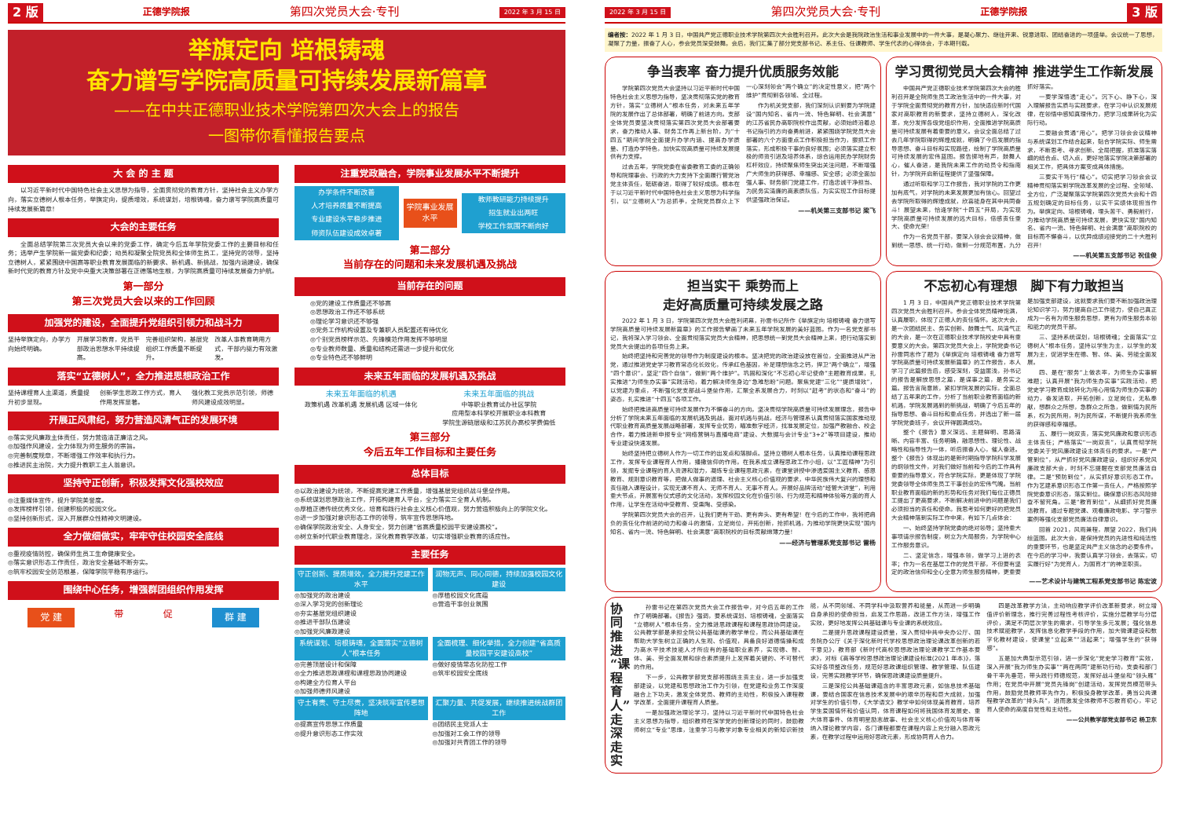2 版 正德学院报 第四次党员大会·专刊 2022 年 3 月 15 日
举旗定向 培根铸魂
奋力谱写学院高质量可持续发展新篇章
——在中共正德职业技术学院第四次大会上的报告
一图带你看懂报告要点
大 会 的 主 题
以习近平新时代中国特色社会主义思想为指导，全面贯彻党的教育方针，坚持社会主义办学方向，落实立德树人根本任务，举旗定向，提质增效，系统谋划，培根铸魂，奋力谱写学院高质量可持续发展新篇章！
大会的主要任务
全面总结学院第三次党员大会以来的党委工作，确定今后五年学院党委工作的主要目标和任务；选举产生学院新一届党委和纪委；动员和凝聚全院党员和全体师生员工，坚持党的领导，坚持立德树人，紧紧围绕中国高等职业教育发展面临的新要求、新机遇、新挑战，加强内涵建设，确保新时代党的教育方针及党中央重大决策部署在正德落地生根，为学院高质量可持续发展奋力护航。
第一部分
第三次党员大会以来的工作回顾
加强党的建设，全面提升党组织引领力和战斗力
坚持举旗定向，办学方向始终明确。 开展学习教育，党员干部政治思想水平持续提高。
完善组织架构，基层党组织工作质量不断提升。
改革人事教育聘用方式，干部内驱力有效激发。
落实“立德树人”，全力推进思想政治工作
坚持课程育人主渠道，质量提升初步显现。
创新学生思政工作方式，育人作用发挥显著。
强化教工党员示范引领，师德师风建设成效明显。
开展正风肃纪，努力营造风清气正的发展环境
◎落实党风廉政主体责任，努力营造清正廉洁之风。
◎加强作风建设，全力体现为师生服务的宗旨。
◎完善制度规章，不断增强工作效率和执行力。
◎推进民主治院，大力提升教职工主人翁意识。
坚持守正创新，积极发挥文化强校效应
◎注重媒体宣传，提升学院美誉度。
◎发挥榜样引领，创建积极的校园文化。
◎坚持创新形式，深入开展群众性精神文明建设。
全力做细做实，牢牢守住校园安全底线
◎重视疫情防控，确保师生员工生命健康安全。
◎落实意识形态工作责任，政治安全基础不断夯实。
◎筑牢校园安全防范根基，保障学院平稳有序运行。
围绕中心任务，增强群团组织作用发挥
党 建 带 促 群 建
注重党政融合，学院事业发展水平不断提升
办学条件不断改善
人才培养质量不断提高
专业建设水平稳步推进
师资队伍建设成效卓著
学院事业发展水平
教师教研能力持续提升
招生就业出两旺
学校工作氛围不断向好
第二部分
当前存在的问题和未来发展机遇及挑战
当前存在的问题
◎党的建设工作质量还不够高
◎思想政治工作还不够系统
◎理论学习意识还不够强
◎党务工作机构设置及专兼职人员配置还有待优化
◎个别党员榜样示范、先锋模范作用发挥不够明显
◎专业教师数量、质量和结构还需进一步提升和优化
◎专业特色还不够鲜明
未来五年面临的发展机遇及挑战
未来五年面临的机遇
政策机遇 改革机遇 发展机遇 区域一体化
未来五年面临的挑战
中等职业教育试办社区学院
应用型本科学校开展职业本科教育
学院生源链层级和江苏民办高校学费偏低
第三部分
今后五年工作目标和主要任务
总体目标
◎以政治建设为统领，不断提高党建工作质量，增强基层党组织战斗堡垒作用。
◎系统谋划思想政治工作，开拓构建育人平台，全力落实三全育人机制。
◎厚植正德传统优秀文化，培育和践行社会主义核心价值观，努力营造积极向上的学院文化。
◎进一步加强对意识形态工作的领导，筑牢宣传思想阵地。
◎确保学院政治安全、人身安全，努力创建“省高质量校园平安建设高校”。
◎树立新时代职业教育理念，深化教育教学改革，切实增强职业教育的适应性。
主要任务
守正创新、提质增效，全力提升党建工作水平
◎加强党的政治建设
◎深入学习党的创新理论
◎夯实基层党组织建设
◎推进干部队伍建设
◎加强党风廉政建设
润物无声、同心同德，持续加强校园文化建设
◎厚植校园文化底蕴
◎营造干事创业氛围
系统谋划、培根铸魂，全面落实“立德树人”根本任务
◎完善顶层设计和保障
◎全力推进思政课程和课程思政协同建设
◎构建全方位育人平台
◎加强师德师风建设
全面梳理、细化举措，全力创建“省高质量校园平安建设高校”
◎做好疫情常态化防控工作
◎筑牢校园安全底线
守土有责、守土尽责，坚决筑牢宣传思想阵地
◎提高宣传思想工作质量
◎提升意识形态工作实效
汇聚力量、共促发展，继续推进统战群团工作
◎团结民主党派人士
◎加强对工会工作的领导
◎加强对共青团工作的领导
2022 年 3 月 15 日 第四次党员大会·专刊 正德学院报 3 版
编者按：2022 年 1 月 3 日，中国共产党正德职业技术学院第四次大会胜利召开。此次大会是我院政治生活和事业发展中的一件大事，是凝心聚力、继往开来、锐意进取、团结奋进的一项盛举。会议统一了思想，凝聚了力量，振奋了人心，参会党员深受鼓舞。会后，我们汇集了部分党支部书记、系主任、任课教师、学生代表的心得体会，于本期刊载。
争当表率 奋力提升优质服务效能
学院第四次党员大会坚持以习近平新时代中国特色社会主义思想为指导，坚决贯彻落实党的教育方针，落实“立德树人”根本任务，对未来五年学院的发展作出了总体部署，明确了前进方向。支部全体党员要坚决贯彻落实第四次党员大会部署要求，奋力推动人事、财务工作再上新台阶，为“十四五”期间学院全面提升办学内涵、提高办学质量、打造办学特色，加快实现高质量可持续发展提供有力支撑。
过去五年，学院党委在省委教育工委的正确领导和院理事会、行政的大力支持下全面履行管党治党主体责任，砥砺奋进，取得了较好成绩。根本在于以习近平新时代中国特色社会主义思想为科学指引，以“立德树人”为总抓手，全院党员群众上下一心深刻领会“两个确立”的决定性意义，把“两个维护”贯彻到各领域、全过程。
作为机关党支部，我们深刻认识到要为学院建设“国内知名、省内一流、特色鲜明、社会满意”的江苏省民办高职院校作出贡献，必须始终沿着总书记指引的方向奋勇前进，紧紧围绕学院党员大会部署的六个方面重点工作积极担当作为，狠抓工作落实，形成积极干事的良好氛围；必须落实建立积极的师资引进及培养体系，综合运用民办学院财务杠杆效应，持续聚焦师生突出关注问题，不断增强广大师生的获得感、幸福感、安全感；必须全面加强人事、财务部门党建工作，打造忠诚干净担当、为民务实清廉的高素质队伍，为实实现工作目标提供坚强政治保证。
——机关第三支部书记 梁飞
学习贯彻党员大会精神 推进学生工作新发展
中国共产党正德职业技术学院第四次大会的胜利召开是全院师生员工政治生活中的一件大事，对于学院全面贯彻党的教育方针，加快适应新时代国家对高职教育的新要求，坚持立德树人，深化改革，充分发挥各级党组织作用，全面推进学院高质量可持续发展有着重要的意义。会议全面总结了过去几年学院取得的辉煌成就，明确了今后发展的指导思想、奋斗目标和实现路径，绘制了学院高质量可持续发展的宏伟蓝图。报告掷地有声，鼓舞人心，催人奋进，是我院未来工作的动员令和指南针，为学院开启新征程提供了坚强保障。
通过听取和学习工作报告，我对学院的工作更加有底气，对学院的未来发展更加有信心。回望过去学院所取得的辉煌成就，欣喜能身在其中共同奋斗！展望未来，恰逢学院“十四五”开局，为实现学院高质量可持续发展的远大目标，倍感责任重大、使命光荣！
作为一名党员干部，要深入领会会议精神，做到统一思想、统一行动，做到一分规范布置，九分抓好落实。
一要学深悟透“走心”。沉下心、静下心，深入理解报告实质与实践要求，在学习中认识发展规律，在领悟中感知真理伟力，把学习成果转化为实际行动。
二要融会贯通“用心”。把学习领会会议精神与系统谋划工作结合起来，贴合学院实际、师生需求，不断思考、寻求创新、全局把握，抓准落实落细的结合点、切入点，更好地落实学院决策部署的相关工作，把具体方案变成具体措施。
三要实干笃行“精心”。切实把学习领会会议精神贯彻落实到学院改革发展的全过程、全领域、全方位，广泛凝聚落实学院第四次党员大会和十四五规划确定的目标任务，以实干实绩体现担当作为。举旗定向、培根铸魂，埋头苦干、勇毅前行，为推动学院高质量可持续发展，更快实现“国内知名、省内一流、特色鲜明、社会满意”高职院校的目标而不懈奋斗，以优异成绩迎接党的二十大胜利召开！
——机关第五支部书记 祝佳俊
担当实干 乘势而上
走好高质量可持续发展之路
2022 年 1 月 3 日，学院第四次党员大会胜利闭幕，孙雷书记所作《举旗定向 培根铸魂 奋力谱写学院高质量可持续发展新篇章》的工作报告擘画了未来五年学院发展的美好蓝图。作为一名党支部书记，我将深入学习领会、全面贯彻落实党员大会精神，把思想统一到党员大会精神上来，把行动落实到党员大会提出的各项任务上来。
始终把坚持和完善党的领导作为制度建设的根本。坚决把党的政治建设放在首位，全面推进从严治党，通过推进党史学习教育常态化长效化，传承红色基因，补足理想信念之钙，捍卫“两个确立”，增强“四个意识”，坚定“四个自信”，做到“两个维护”。巩固和深化“不忘初心牢记使命”主题教育成果，扎实推进“为师生办实事”实践活动，着力解决师生身边“急难愁盼”问题。聚焦党建“三化”“提质增效”，以党建为重点，不断强化党支部战斗堡垒作用，汇聚全系发展合力，时刻以“赶考”的状态和“奋斗”的姿态，扎实推进“十四五”各项工作。
始终把推进高质量可持续发展作为不懈奋斗的方向。坚决贯彻学院高质量可持续发展理念，报告中分析了学院未来五年面临的发展机遇及挑战，面对机遇与挑战，经济与管理系认真贯彻落实国家推动现代职业教育高质量发展战略部署，发挥专业优势，瞄准数字经济，找准发展定位，加强产教融合、校企合作，着力推进新申报专业“网络营销与直播电商”建设、大数据与会计专业“3+2”等项目建设，推动专业建设快速发展。
始终坚持把立德树人作为一切工作的出发点和落脚点。坚持立德树人根本任务，认真推动课程思政工作，发挥专业课程育人作用，播撒信仰的作用。在我系成立课程思政工作小组，以“工匠精神”为引领，发掘专业课程的育人资源和潜力，凝练专业课程思政元素，在课堂讲授中渗透爱国主义教育、感恩教育、规则意识教育等，把做人做事的道理、社会主义核心价值观的要求，中华民族伟大复兴的理想和责任融入课程设计，实现无课不育人、无师不育人、无事不育人。开展好品牌活动“经管大讲堂”，利用重大节点，开展富有仪式感的文化活动，发挥校园文化在价值引领、行为规范和精神体验等方面的育人作用，让学生在活动中受教育、受熏陶、受感染。
学院第四次党员大会的召开，让我们更有干劲、更有奔头、更有希望！在今后的工作中，我将把肩负的责任化作前进的动力和奋斗的激情，立足岗位，开拓创新，抢抓机遇，为推动学院更快实现“国内知名、省内一流、特色鲜明、社会满意”高职院校的目标贡献绵薄力量！
——经济与管理系党支部书记 雷杨
不忘初心有理想　脚下有力敢担当
1 月 3 日，中国共产党正德职业技术学院第四次党员大会胜利召开。参会全体党员精神饱满，认真履职，体现了正德人的责任情怀。这次大会，是一次团结民主、务实创新、鼓舞士气、风清气正的大会，是一次在正德职业技术学院校史中具有重要意义的大会。第四次党员大会上，学院党委书记孙雷同志作了题为《举旗定向 培根铸魂 奋力谱写学院高质量可持续发展新篇章》的工作报告，本人学习了此篇报告后，感受深刻，受益匪浅，孙书记的报告是解放思想之篇，是谋事之篇，是务实之篇。报告言简意赅，紧扣学院发展的实际，全面总结了五年来的工作，分析了当前职业教育面临的新机遇，学院发展遇到的新挑战，明确了今后五年的指导思想、奋斗目标和重点任务，并选出了新一届学院党委班子，会议开得圆满成功。
整个《报告》意义深远、主题鲜明、思路清晰、内容丰富、任务明确，融思想性、理论性、战略性和指导性为一体，听后振奋人心，催人奋进。整个《报告》体现出的是新时期指导学院科学发展的纲领性文件，对我们做好当前和今后的工作具有重要的指导意义，符合学院实际，更是体现了学院党委领导全体师生员工干事创业的宏伟气魄。当前职业教育面临的新的形势和任务对我们每位正德员工提出了更高要求，不断解决前进中的问题是我们必须担当的责任和使命。我思考如何更好的把党员大会精神落到实际工作中来，有如下几点体会：
一、始终坚持学院党委的绝对领导；坚持重大事项请示报告制度，树立为大局服务，为学院中心工作服务意识。
二、坚定信念，增强本领，做学习上进的表率；作为一名在基层工作的党员干部，不但要有坚定的政治信仰和全心全意为师生服务精神，更重要是加强支部建设，这就要求我们要不断加强政治理论知识学习，努力提高自己工作能力，使自己真正成为一名有为师生服务思想，更有为师生服务本领和能力的党员干部。
三、坚持系统谋划，培根铸魂；全面落实“立德树人”根本任务，坚持以学生为主，以学生的发展为主，促进学生在德、智、体、美、劳能全面发展。
四、是在“服务”上做表率，为师生办实事解难题；认真开展“我为师生办实事”实践活动，把党史学习教育成效转化为用心用情为师生办实事的动力，奋发进取，开拓创新，立足岗位，无私奉献，想群众之所想，急群众之所急，做到情为民所系，权为民所用，利为民所谋，不断提升我系师生的获得感和幸福感。
五、履行一岗双责，落实党风廉政和意识形态主体责任；严格落实“一岗双责”，认真贯彻学院党委关于党风廉政建设主体责任的要求。一是“严管到位”，从严抓好党风廉政建设，组织好系党风廉政支部大会，时刻不忘提醒在支部党员廉洁自律。二是“预防到位”，从实抓好意识形态工作。作为艺建系意识形态工作第一责任人，严格按照学院党委意识形态，落实到位。确保意识形态风险排查不留死角。三是“教育到位”，从细抓好党员廉洁教育。通过专题党课、观看廉政电影、学习警示案例等强化支部党员廉洁自律意识。
回首 2021，风雨兼程，展望 2022，我们共绘蓝图。此次大会，是保持党员的先进性和纯洁性的重要环节，也是坚定共产主义信念的必要条件。在今后的学习中，我要认真学习领会，去落实，切实履行好“为党育人，为国育才”的神圣职责。
——艺术设计与建筑工程系党支部书记 陈宏波
协同推进“课程育人”走深走实
孙雷书记在第四次党员大会工作报告中，对今后五年的工作作了明确部署。《报告》强调，要系统谋划、培根铸魂，全面落实“立德树人”根本任务，全力推进思政课程和课程思政协同建设。公共教学部是承担全院公共基础课的教学单位，而公共基础课在帮助大学生树立正确的人生观、价值观，具备良好道德情操和成为高水平技术技能人才所应有的基础职业素养，实现德、智、体、美、劳全面发展和综合素质提升上发挥着关键的、不可替代的作用。
下一步，公共教学部党支部将围绕主责主业，进一步加强支部建设，以党建和思想政治工作为引领，在党建和业务工作深度融合上下功夫，激发全体党员、教师的主动性，积极投入课程教学改革，全面提升课程育人质量。
一是加强政治理论学习，坚持以习近平新时代中国特色社会主义思想为指导，组织教师在深学党的创新理论的同时，鼓励教师树立“专业”思维，注重学习与教学对象专业相关的新知识新技能，从不同领域、不同学科中汲取营养和能量，从而进一步明确自身承担的使命担当，启发工作思路，改进工作方法，增强工作实效，更好地发挥公共基础课与专业课的系统效应。
二是提升思政课程建设质量，深入贯彻中共中央办公厅、国务院办公厅《关于深化新时代学校思想政治理论课改革创新的若干意见》，教育部《新时代高校思想政治理论课教学工作基本要求》，对标《高等学校思想政治理论课建设标准(2021 年本)》，落实好各项整改任务，规范好思政课组织管理、教学管理、队伍建设，完善实践教学环节，确保思政课建设质量提升。
三是深挖公共基础课蕴含的丰富思政元素，如信息技术基础课，要结合国家在信息技术发展中的艰辛历程和巨大成就，加强对学生的价值引导，《大学语文》教学中如何体现美育教育，培养学生爱国情怀和价值认同，体育课程如何将我国体育发展史、重大体育事件、体育明星励志故事、社会主义核心价值观与体育等纳入理论教学内容，各门课程都要在课程内容上充分融入思政元素，在教学过程中运用好思政元素，形成协同育人合力。
四是改革教学方法，主动响应教学评价改革新要求，树立增值评价新理念，推行完善过程性考核评价，实施分层教学与分层评价，满足不同层次学生的需求，引导学生多元发展；强化信息技术赋能教学，发挥信息化教学手段的作用，加大微课建设和数字化教材建设，使课堂“立起来”“活起来”；增强学生的“获得感”。
五是加大典型示范引领，进一步深化“党史学习教育”实效，深入开展“我为师生办实事”“两在两同”建新功行动，支委和部门骨干率先垂范，带头践行师德规范，发挥好战斗堡垒和“领头雁”作用；在党员中开展“党员先锋岗”创建活动，发挥党员模范带头作用，鼓励党员教师率先作为，积极投身教学改革，勇当公共课程教学改革的“排头兵”，进而激发全体教师不忘教育初心，牢记育人使命的高度自觉性和主动性。
——公共教学部党支部书记 杨卫东